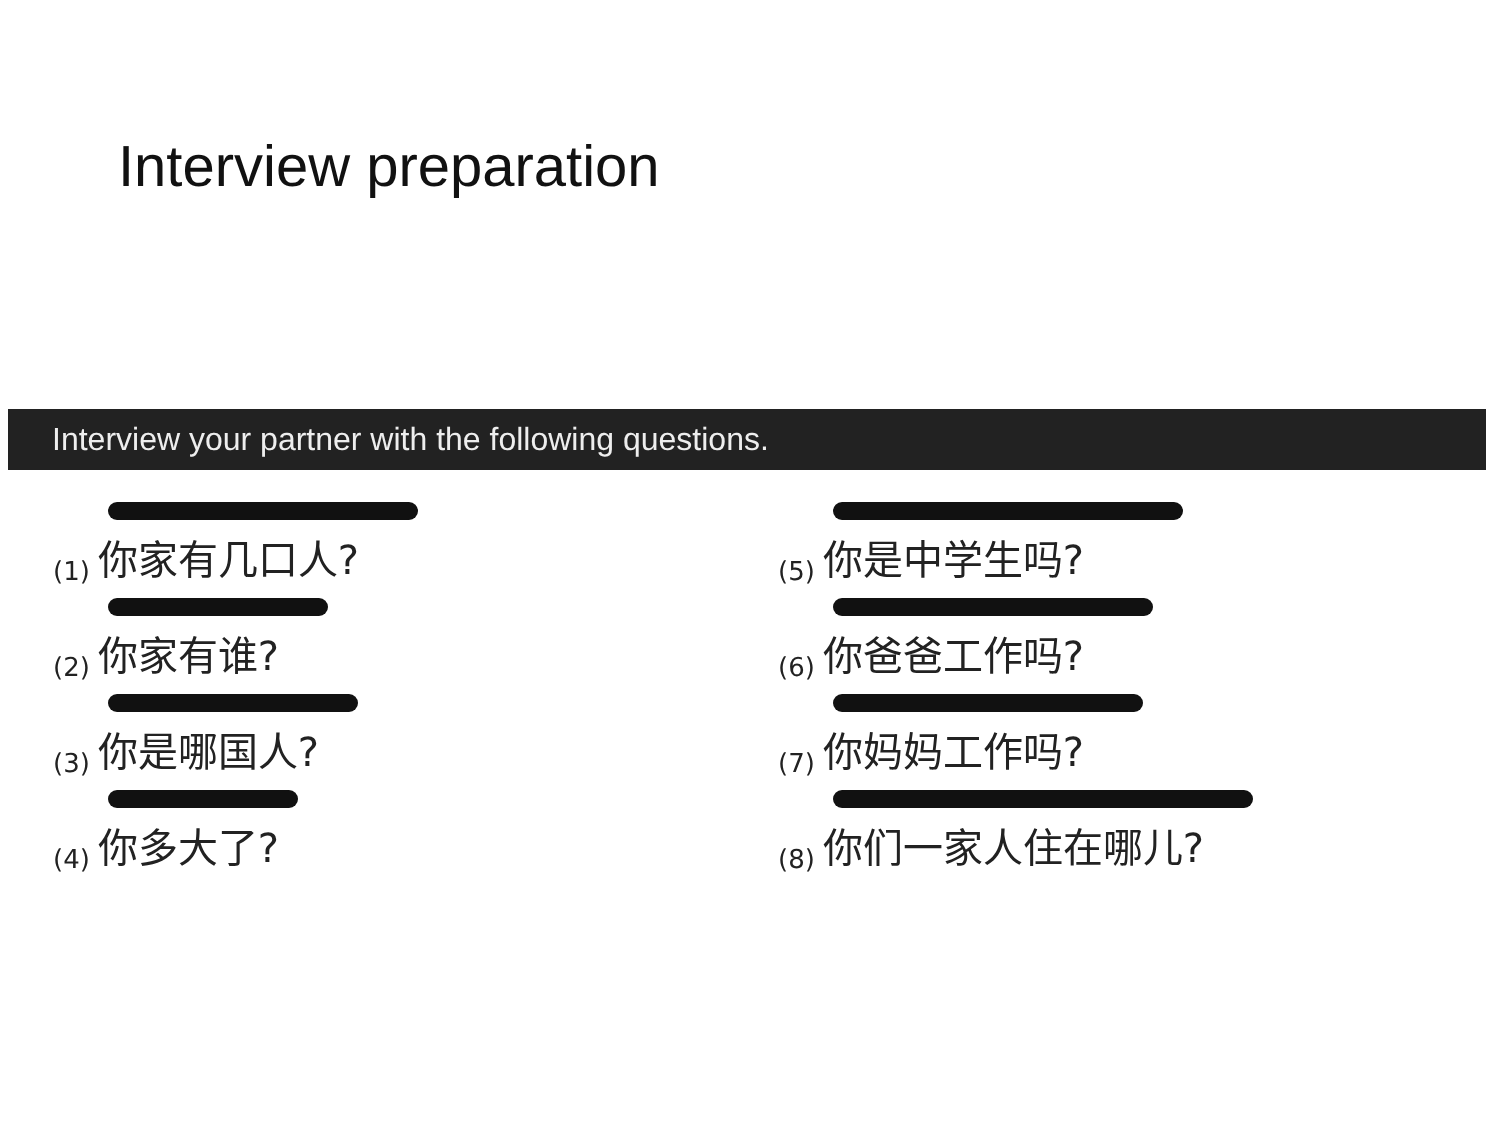Interview preparation
Interview your partner with the following questions.
(1) 你家有几口人?
(2) 你家有谁?
(3) 你是哪国人?
(4) 你多大了?
(5) 你是中学生吗?
(6) 你爸爸工作吗?
(7) 你妈妈工作吗?
(8) 你们一家人住在哪儿?